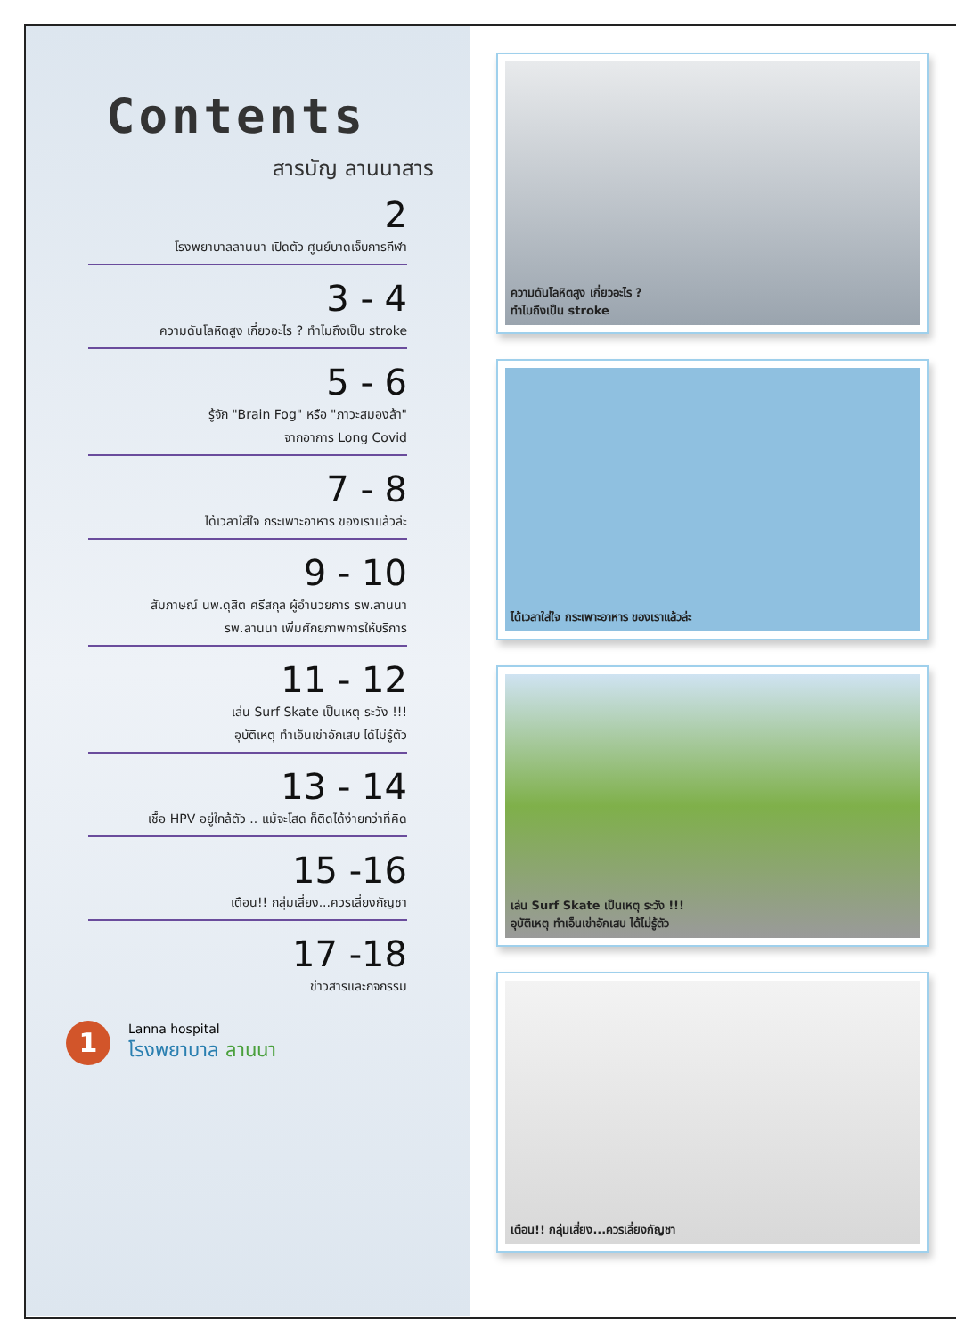Contents
สารบัญ ลานนาสาร
2
โรงพยาบาลลานนา เปิดตัว ศูนย์บาดเจ็บการกีฬา
3 - 4
ความดันโลหิตสูง เกี่ยวอะไร ? ทำไมถึงเป็น stroke
5 - 6
รู้จัก "Brain Fog" หรือ "ภาวะสมองล้า"
จากอาการ Long Covid
7 - 8
ได้เวลาใส่ใจ กระเพาะอาหาร ของเราแล้วล่ะ
9 - 10
สัมภาษณ์ นพ.ดุสิต ศรีสกุล ผู้อำนวยการ รพ.ลานนา
รพ.ลานนา เพิ่มศักยภาพการให้บริการ
11 - 12
เล่น Surf Skate เป็นเหตุ ระวัง !!!
อุบัติเหตุ ทำเอ็นเข่าอักเสบ ได้ไม่รู้ตัว
13 - 14
เชื้อ HPV อยู่ใกล้ตัว .. แม้จะโสด ก็ติดได้ง่ายกว่าที่คิด
15 -16
เตือน!! กลุ่มเสี่ยง...ควรเลี่ยงกัญชา
17 -18
ข่าวสารและกิจกรรม
1
Lanna hospital
โรงพยาบาล ลานนา
ความดันโลหิตสูง เกี่ยวอะไร ?
ทำไมถึงเป็น stroke
ได้เวลาใส่ใจ กระเพาะอาหาร ของเราแล้วล่ะ
เล่น Surf Skate เป็นเหตุ ระวัง !!!
อุบัติเหตุ ทำเอ็นเข่าอักเสบ ได้ไม่รู้ตัว
เตือน!! กลุ่มเสี่ยง...ควรเลี่ยงกัญชา